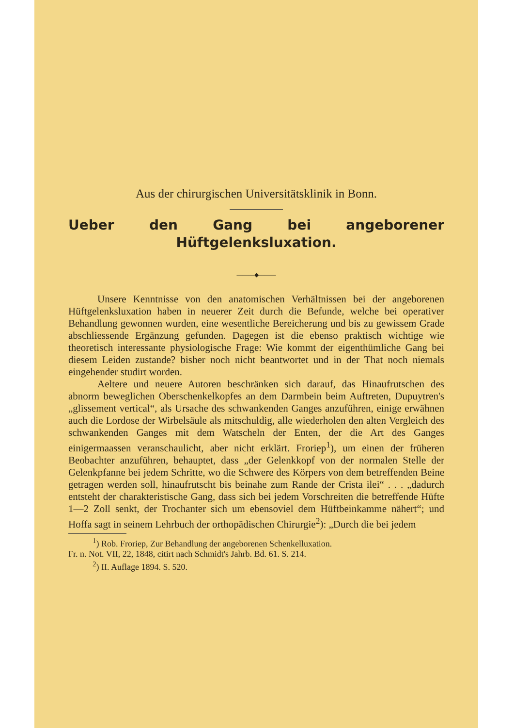Aus der chirurgischen Universitätsklinik in Bonn.
Ueber den Gang bei angeborener Hüftgelenksluxation.
———◆———
Unsere Kenntnisse von den anatomischen Verhältnissen bei der angeborenen Hüftgelenksluxation haben in neuerer Zeit durch die Befunde, welche bei operativer Behandlung gewonnen wurden, eine wesentliche Bereicherung und bis zu gewissem Grade abschliessende Ergänzung gefunden. Dagegen ist die ebenso praktisch wichtige wie theoretisch interessante physiologische Frage: Wie kommt der eigenthümliche Gang bei diesem Leiden zustande? bisher noch nicht beantwortet und in der That noch niemals eingehender studirt worden.
Aeltere und neuere Autoren beschränken sich darauf, das Hinaufrutschen des abnorm beweglichen Oberschenkelkopfes an dem Darmbein beim Auftreten, Dupuytren's „glissement vertical“, als Ursache des schwankenden Ganges anzuführen, einige erwähnen auch die Lordose der Wirbelsäule als mitschuldig, alle wiederholen den alten Vergleich des schwankenden Ganges mit dem Watscheln der Enten, der die Art des Ganges einigermaassen veranschaulicht, aber nicht erklärt. Froriep<sup>1</sup>), um einen der früheren Beobachter anzuführen, behauptet, dass „der Gelenkkopf von der normalen Stelle der Gelenkpfanne bei jedem Schritte, wo die Schwere des Körpers von dem betreffenden Beine getragen werden soll, hinaufrutscht bis beinahe zum Rande der Crista ilei“ . . . „dadurch entsteht der charakteristische Gang, dass sich bei jedem Vorschreiten die betreffende Hüfte 1—2 Zoll senkt, der Trochanter sich um ebensoviel dem Hüftbeinkamme nähert“; und Hoffa sagt in seinem Lehrbuch der orthopädischen Chirurgie<sup>2</sup>): „Durch die bei jedem
<sup>1</sup>) Rob. Froriep, Zur Behandlung der angeborenen Schenkelluxation.
Fr. n. Not. VII, 22, 1848, citirt nach Schmidt's Jahrb. Bd. 61. S. 214.
<sup>2</sup>) II. Auflage 1894. S. 520.